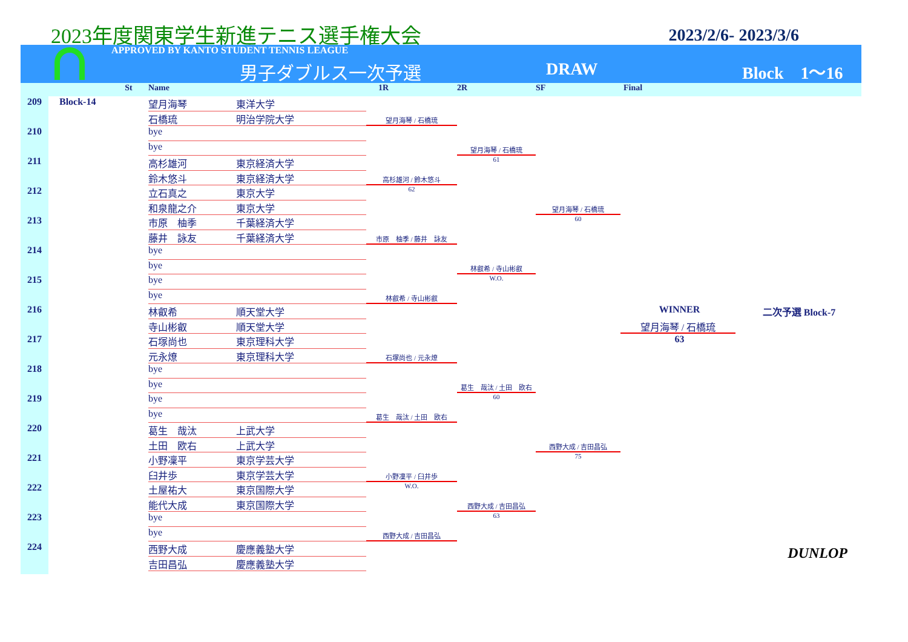2023年度関東学生新進テニス選手権大会
2023/2/6- 2023/3/6
APPROVED BY KANTO STUDENT TENNIS LEAGUE
男子ダブルス一次予選 DRAW Block　1〜16
St Name 1R 2R SF Final
209
Block-14
望月海琴
東洋大学
石橋琉
明治学院大学
210
bye
bye
211
高杉雄河
東京経済大学
鈴木悠斗
東京経済大学
212
立石真之
東京大学
和泉龍之介
東京大学
213
市原　柚季
千葉経済大学
藤井　詠友
千葉経済大学
214
bye
bye
215
bye
bye
216
林叡希
順天堂大学
寺山彬叡
順天堂大学
217
石塚尚也
東京理科大学
元永燎
東京理科大学
218
bye
bye
219
bye
bye
220
葛生　哉汰
上武大学
土田　欧右
上武大学
221
小野凜平
東京学芸大学
臼井歩
東京学芸大学
222
土屋祐大
東京国際大学
能代大成
東京国際大学
223
bye
bye
224
西野大成
慶應義塾大学
吉田昌弘
慶應義塾大学
望月海琴 / 石橋琉
高杉雄河 / 鈴木悠斗
62
市原　柚季 / 藤井　詠友
林叡希 / 寺山彬叡
石塚尚也 / 元永燎
葛生　哉汰 / 土田　欧右
小野凜平 / 臼井歩
W.O.
西野大成 / 吉田昌弘
望月海琴 / 石橋琉
61
林叡希 / 寺山彬叡
W.O.
葛生　哉汰 / 土田　欧右
60
西野大成 / 吉田昌弘
63
望月海琴 / 石橋琉
60
西野大成 / 吉田昌弘
75
WINNER
二次予選 Block-7
望月海琴 / 石橋琉
63
DUNLOP